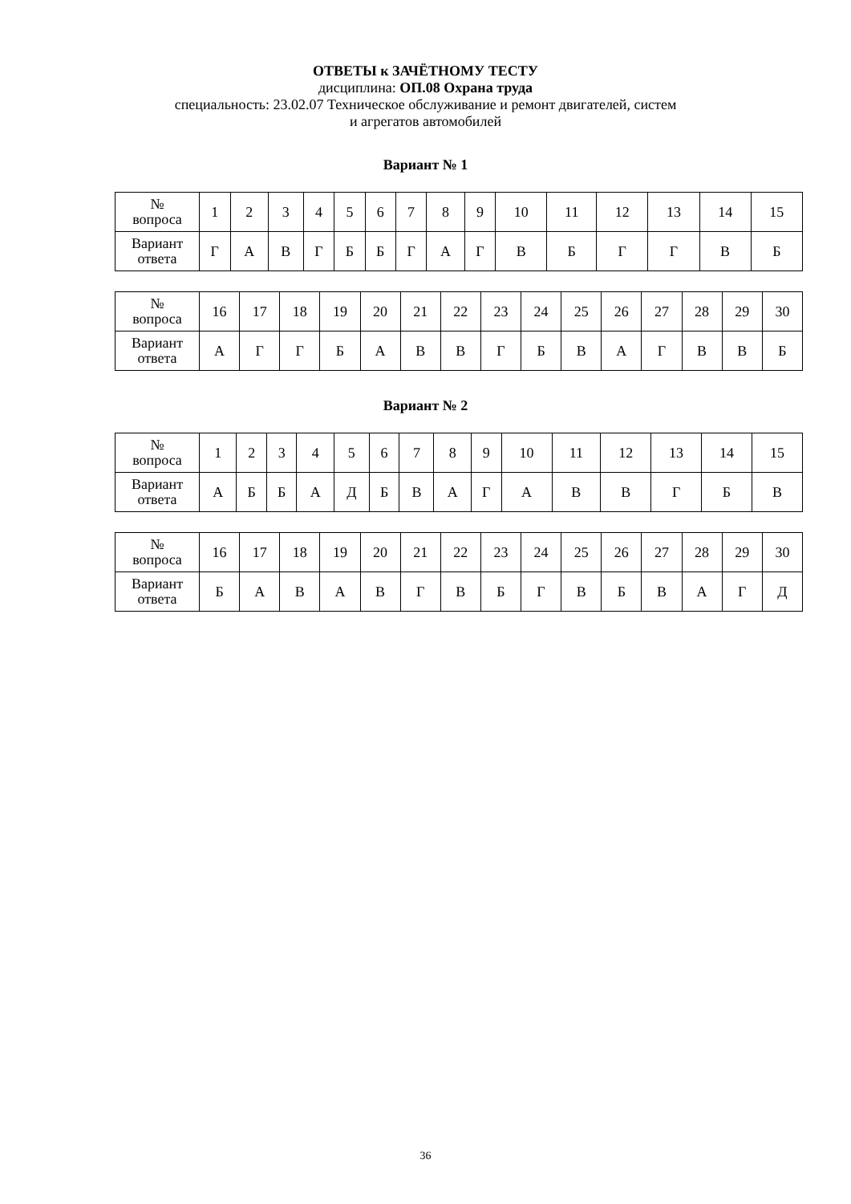ОТВЕТЫ к ЗАЧЁТНОМУ ТЕСТУ
дисциплина: ОП.08 Охрана труда
специальность: 23.02.07 Техническое обслуживание и ремонт двигателей, систем
и агрегатов автомобилей
Вариант № 1
| № вопроса | 1 | 2 | 3 | 4 | 5 | 6 | 7 | 8 | 9 | 10 | 11 | 12 | 13 | 14 | 15 |
| Вариант ответа | Г | А | В | Г | Б | Б | Г | А | Г | В | Б | Г | Г | В | Б |
| № вопроса | 16 | 17 | 18 | 19 | 20 | 21 | 22 | 23 | 24 | 25 | 26 | 27 | 28 | 29 | 30 |
| Вариант ответа | А | Г | Г | Б | А | В | В | Г | Б | В | А | Г | В | В | Б |
Вариант № 2
| № вопроса | 1 | 2 | 3 | 4 | 5 | 6 | 7 | 8 | 9 | 10 | 11 | 12 | 13 | 14 | 15 |
| Вариант ответа | А | Б | Б | А | Д | Б | В | А | Г | А | В | В | Г | Б | В |
| № вопроса | 16 | 17 | 18 | 19 | 20 | 21 | 22 | 23 | 24 | 25 | 26 | 27 | 28 | 29 | 30 |
| Вариант ответа | Б | А | В | А | В | Г | В | Б | Г | В | Б | В | А | Г | Д |
36